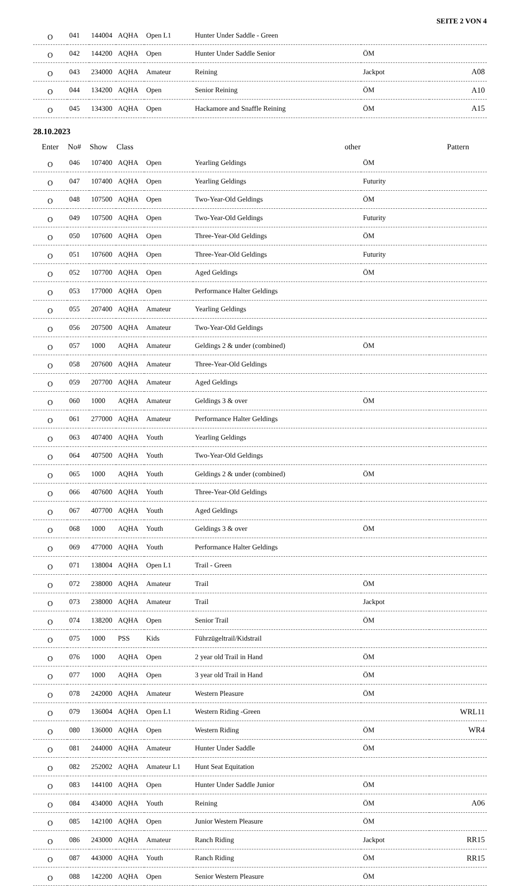SEITE 2 VON 4
| O | 041 | 144004 | AQHA | Open L1 | Hunter Under Saddle - Green | | |
| O | 042 | 144200 | AQHA | Open | Hunter Under Saddle Senior | ÖM | |
| O | 043 | 234000 | AQHA | Amateur | Reining | Jackpot | A08 |
| O | 044 | 134200 | AQHA | Open | Senior Reining | ÖM | A10 |
| O | 045 | 134300 | AQHA | Open | Hackamore and Snaffle Reining | ÖM | A15 |
28.10.2023
| Enter | No# | Show | Class | | other | | Pattern |
| --- | --- | --- | --- | --- | --- | --- | --- |
| O | 046 | 107400 | AQHA | Open | Yearling Geldings | ÖM | |
| O | 047 | 107400 | AQHA | Open | Yearling Geldings | Futurity | |
| O | 048 | 107500 | AQHA | Open | Two-Year-Old Geldings | ÖM | |
| O | 049 | 107500 | AQHA | Open | Two-Year-Old Geldings | Futurity | |
| O | 050 | 107600 | AQHA | Open | Three-Year-Old Geldings | ÖM | |
| O | 051 | 107600 | AQHA | Open | Three-Year-Old Geldings | Futurity | |
| O | 052 | 107700 | AQHA | Open | Aged Geldings | ÖM | |
| O | 053 | 177000 | AQHA | Open | Performance Halter Geldings | | |
| O | 055 | 207400 | AQHA | Amateur | Yearling Geldings | | |
| O | 056 | 207500 | AQHA | Amateur | Two-Year-Old Geldings | | |
| O | 057 | 1000 | AQHA | Amateur | Geldings 2 & under (combined) | ÖM | |
| O | 058 | 207600 | AQHA | Amateur | Three-Year-Old Geldings | | |
| O | 059 | 207700 | AQHA | Amateur | Aged Geldings | | |
| O | 060 | 1000 | AQHA | Amateur | Geldings 3 & over | ÖM | |
| O | 061 | 277000 | AQHA | Amateur | Performance Halter Geldings | | |
| O | 063 | 407400 | AQHA | Youth | Yearling Geldings | | |
| O | 064 | 407500 | AQHA | Youth | Two-Year-Old Geldings | | |
| O | 065 | 1000 | AQHA | Youth | Geldings 2 & under (combined) | ÖM | |
| O | 066 | 407600 | AQHA | Youth | Three-Year-Old Geldings | | |
| O | 067 | 407700 | AQHA | Youth | Aged Geldings | | |
| O | 068 | 1000 | AQHA | Youth | Geldings 3 & over | ÖM | |
| O | 069 | 477000 | AQHA | Youth | Performance Halter Geldings | | |
| O | 071 | 138004 | AQHA | Open L1 | Trail - Green | | |
| O | 072 | 238000 | AQHA | Amateur | Trail | ÖM | |
| O | 073 | 238000 | AQHA | Amateur | Trail | Jackpot | |
| O | 074 | 138200 | AQHA | Open | Senior Trail | ÖM | |
| O | 075 | 1000 | PSS | Kids | Führzügeltrail/Kidstrail | | |
| O | 076 | 1000 | AQHA | Open | 2 year old Trail in Hand | ÖM | |
| O | 077 | 1000 | AQHA | Open | 3 year old Trail in Hand | ÖM | |
| O | 078 | 242000 | AQHA | Amateur | Western Pleasure | ÖM | |
| O | 079 | 136004 | AQHA | Open L1 | Western Riding -Green | | WRL11 |
| O | 080 | 136000 | AQHA | Open | Western Riding | ÖM | WR4 |
| O | 081 | 244000 | AQHA | Amateur | Hunter Under Saddle | ÖM | |
| O | 082 | 252002 | AQHA | Amateur L1 | Hunt Seat Equitation | | |
| O | 083 | 144100 | AQHA | Open | Hunter Under Saddle Junior | ÖM | |
| O | 084 | 434000 | AQHA | Youth | Reining | ÖM | A06 |
| O | 085 | 142100 | AQHA | Open | Junior Western Pleasure | ÖM | |
| O | 086 | 243000 | AQHA | Amateur | Ranch Riding | Jackpot | RR15 |
| O | 087 | 443000 | AQHA | Youth | Ranch Riding | ÖM | RR15 |
| O | 088 | 142200 | AQHA | Open | Senior Western Pleasure | ÖM | |